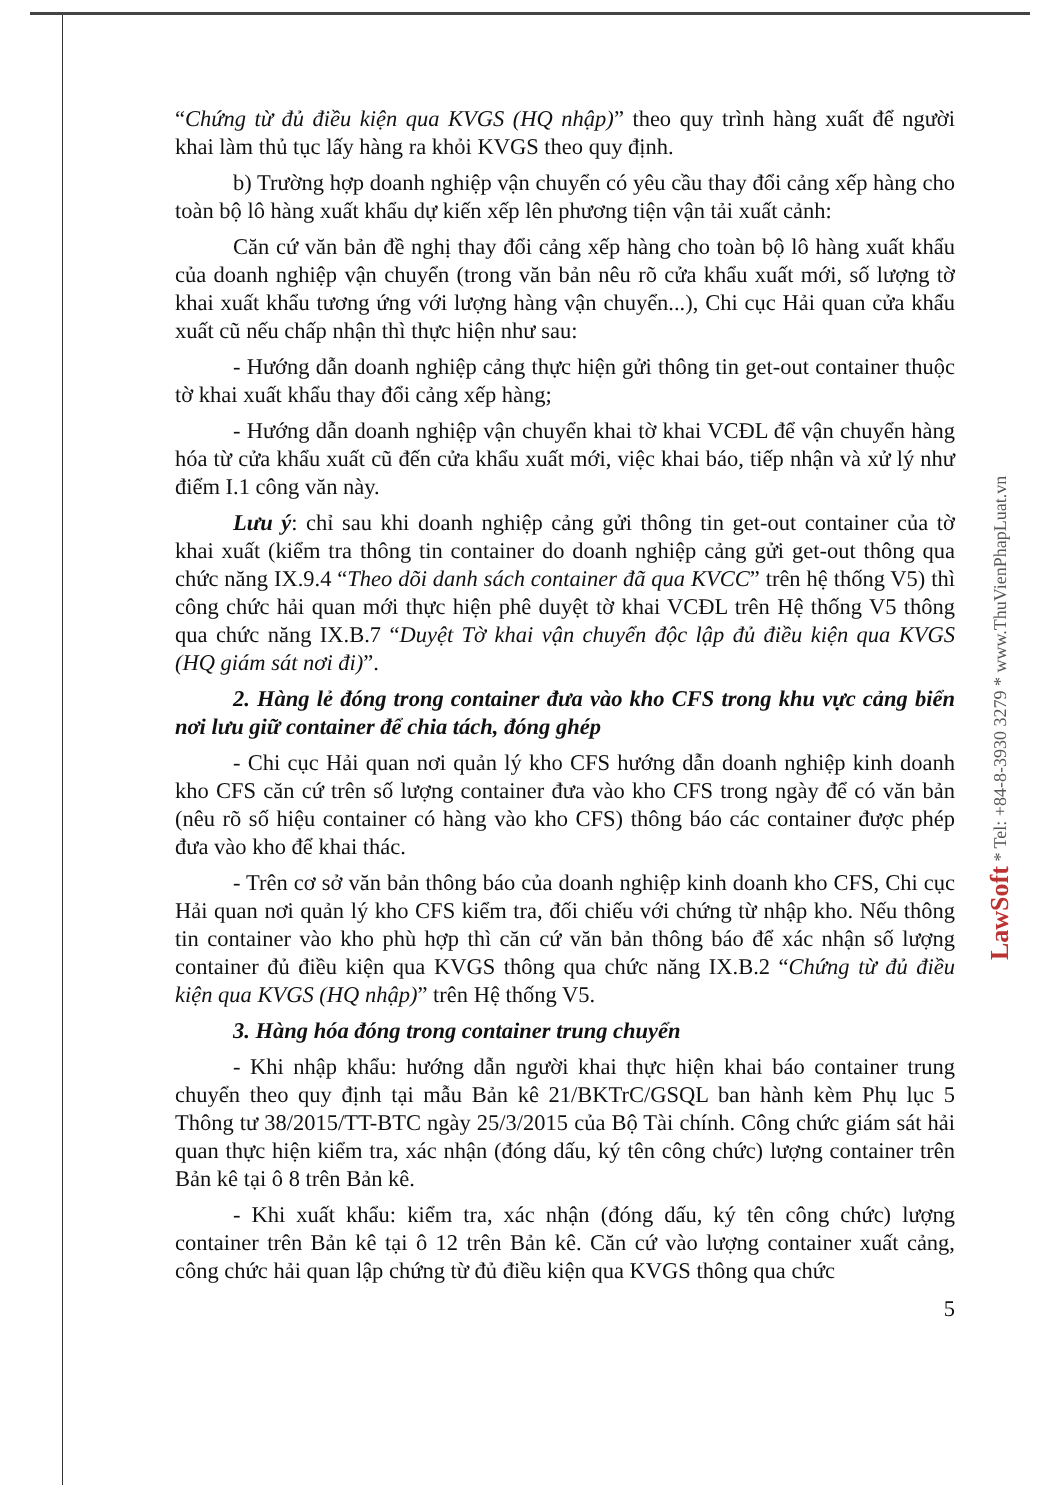“Chứng từ đủ điều kiện qua KVGS (HQ nhập)” theo quy trình hàng xuất để người khai làm thủ tục lấy hàng ra khỏi KVGS theo quy định.
b) Trường hợp doanh nghiệp vận chuyển có yêu cầu thay đổi cảng xếp hàng cho toàn bộ lô hàng xuất khẩu dự kiến xếp lên phương tiện vận tải xuất cảnh:
Căn cứ văn bản đề nghị thay đổi cảng xếp hàng cho toàn bộ lô hàng xuất khẩu của doanh nghiệp vận chuyển (trong văn bản nêu rõ cửa khẩu xuất mới, số lượng tờ khai xuất khẩu tương ứng với lượng hàng vận chuyển...), Chi cục Hải quan cửa khẩu xuất cũ nếu chấp nhận thì thực hiện như sau:
- Hướng dẫn doanh nghiệp cảng thực hiện gửi thông tin get-out container thuộc tờ khai xuất khẩu thay đổi cảng xếp hàng;
- Hướng dẫn doanh nghiệp vận chuyển khai tờ khai VCĐL để vận chuyển hàng hóa từ cửa khẩu xuất cũ đến cửa khẩu xuất mới, việc khai báo, tiếp nhận và xử lý như điểm I.1 công văn này.
Lưu ý: chỉ sau khi doanh nghiệp cảng gửi thông tin get-out container của tờ khai xuất (kiểm tra thông tin container do doanh nghiệp cảng gửi get-out thông qua chức năng IX.9.4 “Theo dõi danh sách container đã qua KVCC” trên hệ thống V5) thì công chức hải quan mới thực hiện phê duyệt tờ khai VCĐL trên Hệ thống V5 thông qua chức năng IX.B.7 “Duyệt Tờ khai vận chuyển độc lập đủ điều kiện qua KVGS (HQ giám sát nơi đi)”.
2. Hàng lẻ đóng trong container đưa vào kho CFS trong khu vực cảng biển nơi lưu giữ container để chia tách, đóng ghép
- Chi cục Hải quan nơi quản lý kho CFS hướng dẫn doanh nghiệp kinh doanh kho CFS căn cứ trên số lượng container đưa vào kho CFS trong ngày để có văn bản (nêu rõ số hiệu container có hàng vào kho CFS) thông báo các container được phép đưa vào kho để khai thác.
- Trên cơ sở văn bản thông báo của doanh nghiệp kinh doanh kho CFS, Chi cục Hải quan nơi quản lý kho CFS kiểm tra, đối chiếu với chứng từ nhập kho. Nếu thông tin container vào kho phù hợp thì căn cứ văn bản thông báo để xác nhận số lượng container đủ điều kiện qua KVGS thông qua chức năng IX.B.2 “Chứng từ đủ điều kiện qua KVGS (HQ nhập)” trên Hệ thống V5.
3. Hàng hóa đóng trong container trung chuyển
- Khi nhập khẩu: hướng dẫn người khai thực hiện khai báo container trung chuyển theo quy định tại mẫu Bản kê 21/BKTrC/GSQL ban hành kèm Phụ lục 5 Thông tư 38/2015/TT-BTC ngày 25/3/2015 của Bộ Tài chính. Công chức giám sát hải quan thực hiện kiểm tra, xác nhận (đóng dấu, ký tên công chức) lượng container trên Bản kê tại ô 8 trên Bản kê.
- Khi xuất khẩu: kiểm tra, xác nhận (đóng dấu, ký tên công chức) lượng container trên Bản kê tại ô 12 trên Bản kê. Căn cứ vào lượng container xuất cảng, công chức hải quan lập chứng từ đủ điều kiện qua KVGS thông qua chức
5
LawSoft * Tel: +84-8-3930 3279 * www.ThuVienPhapLuat.vn